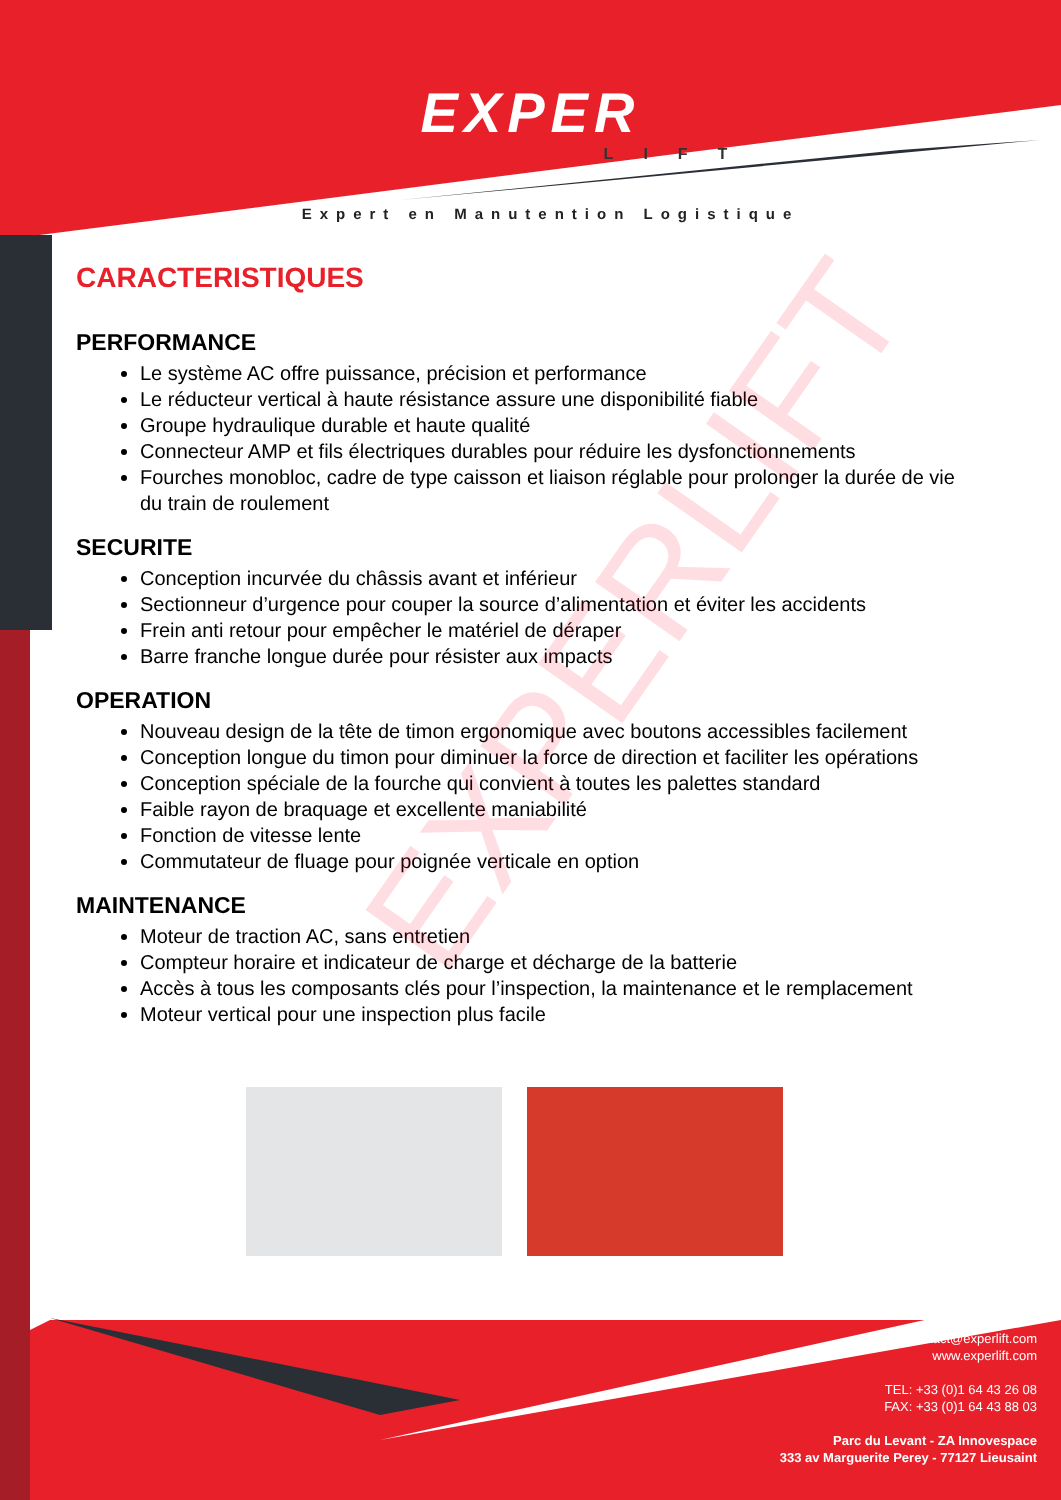EXPER
LIFT
Expert en Manutention Logistique
CARACTERISTIQUES
PERFORMANCE
Le système AC offre puissance, précision et performance
Le réducteur vertical à haute résistance assure une disponibilité fiable
Groupe hydraulique durable et haute qualité
Connecteur AMP et fils électriques durables pour réduire les dysfonctionnements
Fourches monobloc, cadre de type caisson et liaison réglable pour prolonger la durée de vie du train de roulement
SECURITE
Conception incurvée du châssis avant et inférieur
Sectionneur d’urgence pour couper la source d’alimentation et éviter les accidents
Frein anti retour pour empêcher le matériel de déraper
Barre franche longue durée pour résister aux impacts
OPERATION
Nouveau design de la tête de timon ergonomique avec boutons accessibles facilement
Conception longue du timon pour diminuer la force de direction et faciliter les opérations
Conception spéciale de la fourche qui convient à toutes les palettes standard
Faible rayon de braquage et excellente maniabilité
Fonction de vitesse lente
Commutateur de fluage pour poignée verticale en option
MAINTENANCE
Moteur de traction AC, sans entretien
Compteur horaire et indicateur de charge et décharge de la batterie
Accès à tous les composants clés pour l’inspection, la maintenance et le remplacement
Moteur vertical pour une inspection plus facile
contact@experlift.com
www.experlift.com
TEL: +33 (0)1 64 43 26 08
FAX: +33 (0)1 64 43 88 03
Parc du Levant - ZA Innovespace
333 av Marguerite Perey - 77127 Lieusaint
EXPERLIFT